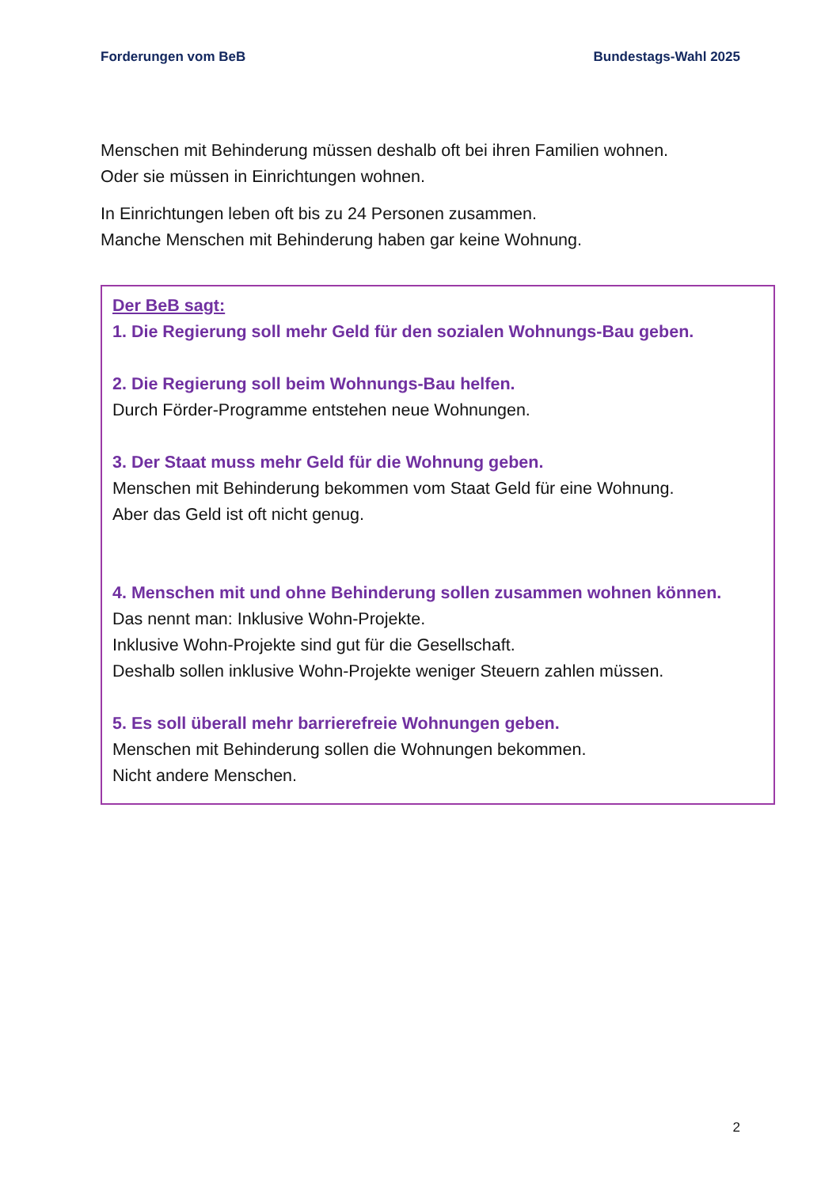Forderungen vom BeB Bundestags-Wahl 2025
Menschen mit Behinderung müssen deshalb oft bei ihren Familien wohnen.
Oder sie müssen in Einrichtungen wohnen.
In Einrichtungen leben oft bis zu 24 Personen zusammen.
Manche Menschen mit Behinderung haben gar keine Wohnung.
Der BeB sagt:
1. Die Regierung soll mehr Geld für den sozialen Wohnungs-Bau geben.
2. Die Regierung soll beim Wohnungs-Bau helfen.
Durch Förder-Programme entstehen neue Wohnungen.
3. Der Staat muss mehr Geld für die Wohnung geben.
Menschen mit Behinderung bekommen vom Staat Geld für eine Wohnung.
Aber das Geld ist oft nicht genug.
4. Menschen mit und ohne Behinderung sollen zusammen wohnen können.
Das nennt man: Inklusive Wohn-Projekte.
Inklusive Wohn-Projekte sind gut für die Gesellschaft.
Deshalb sollen inklusive Wohn-Projekte weniger Steuern zahlen müssen.
5. Es soll überall mehr barrierefreie Wohnungen geben.
Menschen mit Behinderung sollen die Wohnungen bekommen.
Nicht andere Menschen.
2